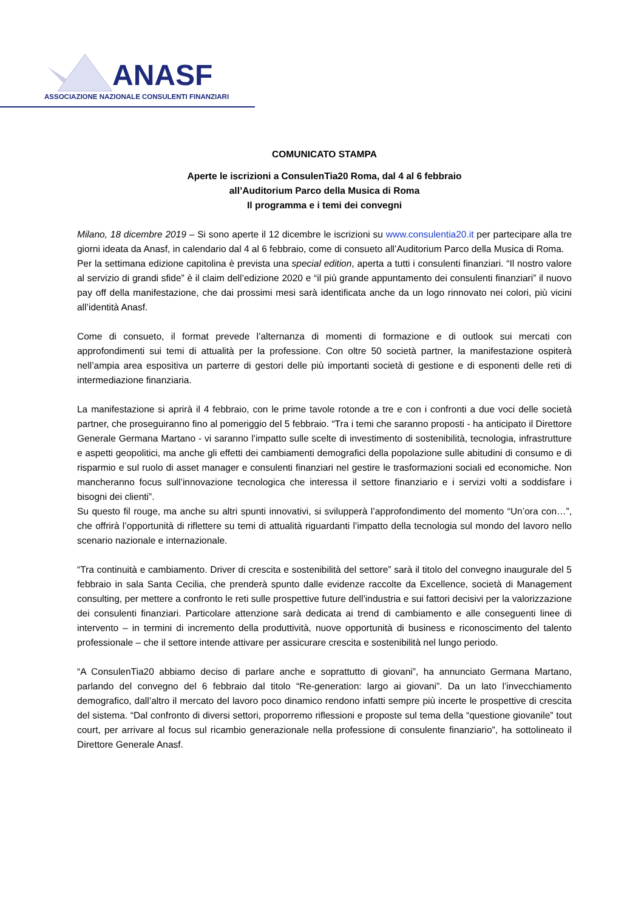ANASF
ASSOCIAZIONE NAZIONALE CONSULENTI FINANZIARI
COMUNICATO STAMPA
Aperte le iscrizioni a ConsulenTia20 Roma, dal 4 al 6 febbraio
all’Auditorium Parco della Musica di Roma
Il programma e i temi dei convegni
Milano, 18 dicembre 2019 – Si sono aperte il 12 dicembre le iscrizioni su www.consulentia20.it per partecipare alla tre giorni ideata da Anasf, in calendario dal 4 al 6 febbraio, come di consueto all’Auditorium Parco della Musica di Roma.
Per la settimana edizione capitolina è prevista una special edition, aperta a tutti i consulenti finanziari. “Il nostro valore al servizio di grandi sfide” è il claim dell’edizione 2020 e “il più grande appuntamento dei consulenti finanziari” il nuovo pay off della manifestazione, che dai prossimi mesi sarà identificata anche da un logo rinnovato nei colori, più vicini all’identità Anasf.
Come di consueto, il format prevede l’alternanza di momenti di formazione e di outlook sui mercati con approfondimenti sui temi di attualità per la professione. Con oltre 50 società partner, la manifestazione ospiterà nell’ampia area espositiva un parterre di gestori delle più importanti società di gestione e di esponenti delle reti di intermediazione finanziaria.
La manifestazione si aprirà il 4 febbraio, con le prime tavole rotonde a tre e con i confronti a due voci delle società partner, che proseguiranno fino al pomeriggio del 5 febbraio. “Tra i temi che saranno proposti - ha anticipato il Direttore Generale Germana Martano - vi saranno l’impatto sulle scelte di investimento di sostenibilità, tecnologia, infrastrutture e aspetti geopolitici, ma anche gli effetti dei cambiamenti demografici della popolazione sulle abitudini di consumo e di risparmio e sul ruolo di asset manager e consulenti finanziari nel gestire le trasformazioni sociali ed economiche. Non mancheranno focus sull’innovazione tecnologica che interessa il settore finanziario e i servizi volti a soddisfare i bisogni dei clienti”.
Su questo fil rouge, ma anche su altri spunti innovativi, si svilupperà l’approfondimento del momento “Un’ora con…”, che offrirà l’opportunità di riflettere su temi di attualità riguardanti l’impatto della tecnologia sul mondo del lavoro nello scenario nazionale e internazionale.
“Tra continuità e cambiamento. Driver di crescita e sostenibilità del settore” sarà il titolo del convegno inaugurale del 5 febbraio in sala Santa Cecilia, che prenderà spunto dalle evidenze raccolte da Excellence, società di Management consulting, per mettere a confronto le reti sulle prospettive future dell’industria e sui fattori decisivi per la valorizzazione dei consulenti finanziari. Particolare attenzione sarà dedicata ai trend di cambiamento e alle conseguenti linee di intervento – in termini di incremento della produttività, nuove opportunità di business e riconoscimento del talento professionale – che il settore intende attivare per assicurare crescita e sostenibilità nel lungo periodo.
“A ConsulenTia20 abbiamo deciso di parlare anche e soprattutto di giovani”, ha annunciato Germana Martano, parlando del convegno del 6 febbraio dal titolo “Re-generation: largo ai giovani”. Da un lato l’invecchiamento demografico, dall’altro il mercato del lavoro poco dinamico rendono infatti sempre più incerte le prospettive di crescita del sistema. “Dal confronto di diversi settori, proporremo riflessioni e proposte sul tema della “questione giovanile” tout court, per arrivare al focus sul ricambio generazionale nella professione di consulente finanziario”, ha sottolineato il Direttore Generale Anasf.